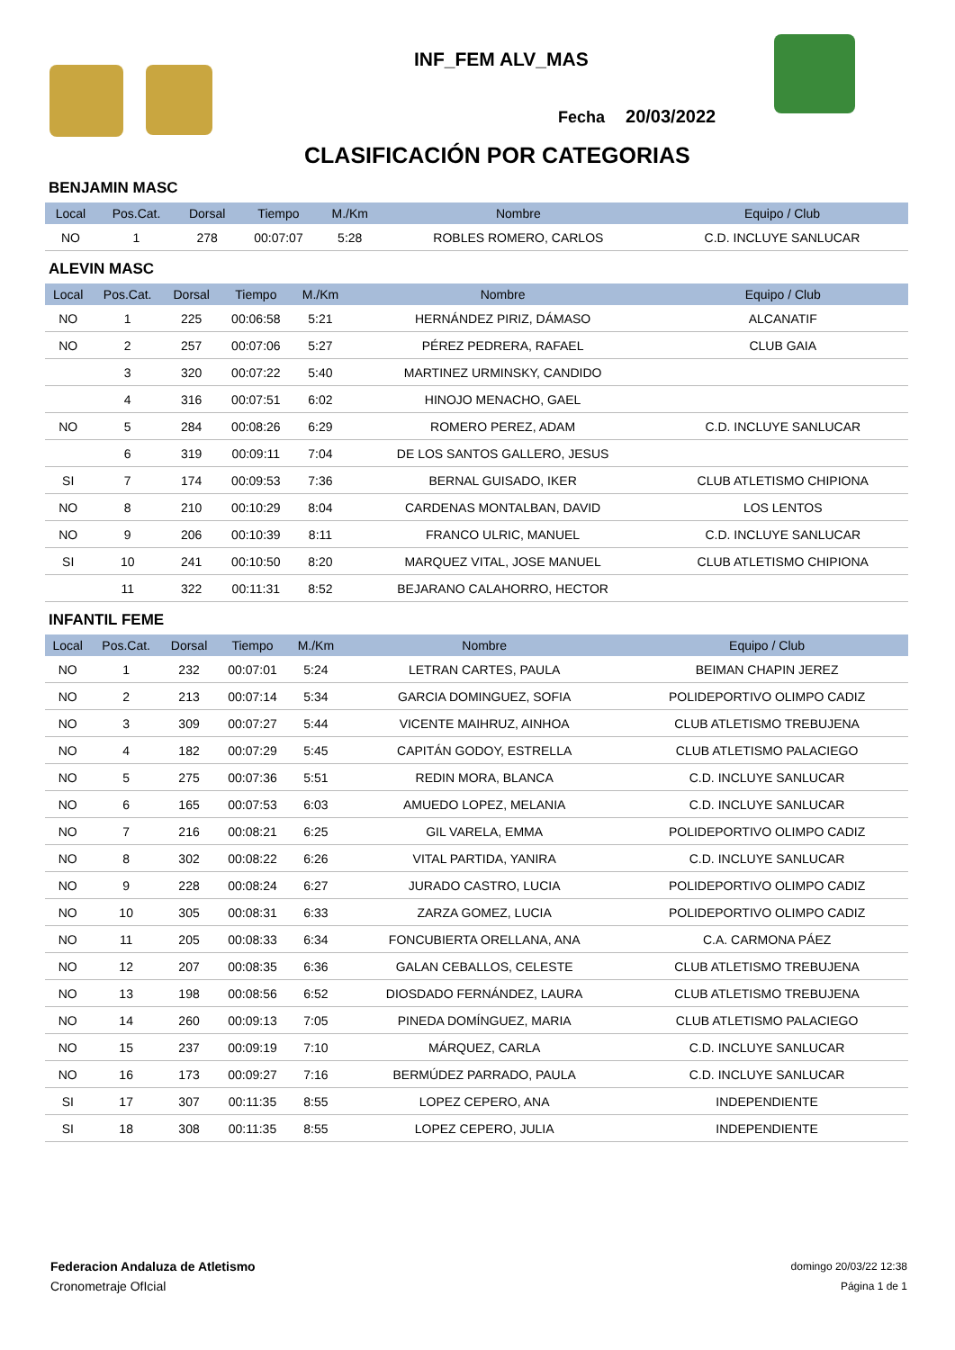INF_FEM ALV_MAS
Fecha 20/03/2022
CLASIFICACIÓN POR CATEGORIAS
BENJAMIN MASC
| Local | Pos.Cat. | Dorsal | Tiempo | M./Km | Nombre | Equipo / Club |
| --- | --- | --- | --- | --- | --- | --- |
| NO | 1 | 278 | 00:07:07 | 5:28 | ROBLES ROMERO, CARLOS | C.D. INCLUYE SANLUCAR |
ALEVIN MASC
| Local | Pos.Cat. | Dorsal | Tiempo | M./Km | Nombre | Equipo / Club |
| --- | --- | --- | --- | --- | --- | --- |
| NO | 1 | 225 | 00:06:58 | 5:21 | HERNÁNDEZ PIRIZ, DÁMASO | ALCANATIF |
| NO | 2 | 257 | 00:07:06 | 5:27 | PÉREZ PEDRERA, RAFAEL | CLUB GAIA |
| | 3 | 320 | 00:07:22 | 5:40 | MARTINEZ URMINSKY, CANDIDO | |
| | 4 | 316 | 00:07:51 | 6:02 | HINOJO MENACHO, GAEL | |
| NO | 5 | 284 | 00:08:26 | 6:29 | ROMERO PEREZ, ADAM | C.D. INCLUYE SANLUCAR |
| | 6 | 319 | 00:09:11 | 7:04 | DE LOS SANTOS GALLERO, JESUS | |
| SI | 7 | 174 | 00:09:53 | 7:36 | BERNAL GUISADO, IKER | CLUB ATLETISMO CHIPIONA |
| NO | 8 | 210 | 00:10:29 | 8:04 | CARDENAS MONTALBAN, DAVID | LOS LENTOS |
| NO | 9 | 206 | 00:10:39 | 8:11 | FRANCO ULRIC, MANUEL | C.D. INCLUYE SANLUCAR |
| SI | 10 | 241 | 00:10:50 | 8:20 | MARQUEZ VITAL, JOSE MANUEL | CLUB ATLETISMO CHIPIONA |
| | 11 | 322 | 00:11:31 | 8:52 | BEJARANO CALAHORRO, HECTOR | |
INFANTIL FEME
| Local | Pos.Cat. | Dorsal | Tiempo | M./Km | Nombre | Equipo / Club |
| --- | --- | --- | --- | --- | --- | --- |
| NO | 1 | 232 | 00:07:01 | 5:24 | LETRAN CARTES, PAULA | BEIMAN CHAPIN JEREZ |
| NO | 2 | 213 | 00:07:14 | 5:34 | GARCIA DOMINGUEZ, SOFIA | POLIDEPORTIVO OLIMPO CADIZ |
| NO | 3 | 309 | 00:07:27 | 5:44 | VICENTE MAIHRUZ, AINHOA | CLUB ATLETISMO TREBUJENA |
| NO | 4 | 182 | 00:07:29 | 5:45 | CAPITÁN GODOY, ESTRELLA | CLUB ATLETISMO PALACIEGO |
| NO | 5 | 275 | 00:07:36 | 5:51 | REDIN MORA, BLANCA | C.D. INCLUYE SANLUCAR |
| NO | 6 | 165 | 00:07:53 | 6:03 | AMUEDO LOPEZ, MELANIA | C.D. INCLUYE SANLUCAR |
| NO | 7 | 216 | 00:08:21 | 6:25 | GIL VARELA, EMMA | POLIDEPORTIVO OLIMPO CADIZ |
| NO | 8 | 302 | 00:08:22 | 6:26 | VITAL PARTIDA, YANIRA | C.D. INCLUYE SANLUCAR |
| NO | 9 | 228 | 00:08:24 | 6:27 | JURADO CASTRO, LUCIA | POLIDEPORTIVO OLIMPO CADIZ |
| NO | 10 | 305 | 00:08:31 | 6:33 | ZARZA GOMEZ, LUCIA | POLIDEPORTIVO OLIMPO CADIZ |
| NO | 11 | 205 | 00:08:33 | 6:34 | FONCUBIERTA ORELLANA, ANA | C.A. CARMONA PÁEZ |
| NO | 12 | 207 | 00:08:35 | 6:36 | GALAN CEBALLOS, CELESTE | CLUB ATLETISMO TREBUJENA |
| NO | 13 | 198 | 00:08:56 | 6:52 | DIOSDADO FERNÁNDEZ, LAURA | CLUB ATLETISMO TREBUJENA |
| NO | 14 | 260 | 00:09:13 | 7:05 | PINEDA DOMÍNGUEZ, MARIA | CLUB ATLETISMO PALACIEGO |
| NO | 15 | 237 | 00:09:19 | 7:10 | MÁRQUEZ, CARLA | C.D. INCLUYE SANLUCAR |
| NO | 16 | 173 | 00:09:27 | 7:16 | BERMÚDEZ PARRADO, PAULA | C.D. INCLUYE SANLUCAR |
| SI | 17 | 307 | 00:11:35 | 8:55 | LOPEZ CEPERO, ANA | INDEPENDIENTE |
| SI | 18 | 308 | 00:11:35 | 8:55 | LOPEZ CEPERO, JULIA | INDEPENDIENTE |
Federacion Andaluza de Atletismo
Cronometraje OfIcial
domingo 20/03/22 12:38
Página 1 de 1